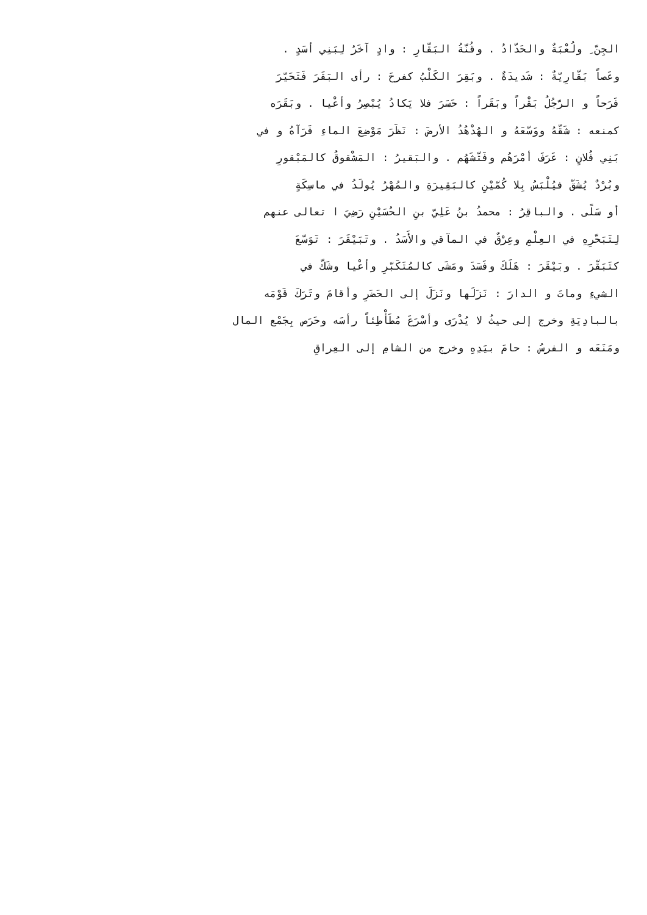الجِنّ ِ ولُعْبَةٌ والحَدّادُ . وقُنّةُ البَقّارِ : وادٍ آخَرُ لِبَنِي أسَدٍ .
وعَصاً بَقّارِيّةٌ : شَديدَةٌ . وبَقِرَ الكَلْبُ كفرحَ : رأى البَقَرَ فَتَحَيّرَ
فَرَحاً و الرّجُلُ بَقْراً وبَقَراً : حَسَرَ فلا يَكادُ يُبْصِرُ وأعْيا . وبَقَرَه
كمنعه : شَقّهُ ووَسّعَهُ و الهُدْهُدُ الأرضَ : نَظَرَ مَوْضِعَ الماءِ فَرَآهُ و في
بَنِي فُلانٍ : عَرَفَ أمْرَهُم وفَتّشَهُم . والبَقيرُ : المَشْقوقُ كالمَبْقورِ
وبُرْدٌ يُشَقّ فيُلْبَسُ بِلا كُمّيْنِ كالبَقِيرَةِ والمُهْرُ يُولَدُ في ماسِكَةٍ
أو سَلًى . والباقِرُ : محمدُ بنُ عَلِيّ بنِ الحُسَيْنِ رَضِيَ ا تعالى عنهم
لِتَبَحّرِهِ في العِلْمِ وعِرْقٌ في المآقي والأَسَدُ . وتَبَيْقَرَ : تَوَسّعَ
كتَبَقّرَ . وبَيْقَرَ : هَلَكَ وفَسَدَ ومَشَى كالمُتَكَبّرِ وأعْيا وشَكّ في
الشيءِ وماتَ و الدارَ : نَزَلَها ونَزَلَ إلى الحَضَرِ وأقامَ وتَرَكَ قَوْمَه
بالبادِيَةِ وخرج إلى حيثُ لا يُدْرَى وأسْرَعَ مُطَأْطِئاً رأسَه وحَرَص بِجَمْع المال
ومَنَعَه و الفرسُ : حامَ بيَدِهِ وخرج من الشامِ إلى العِراقِ